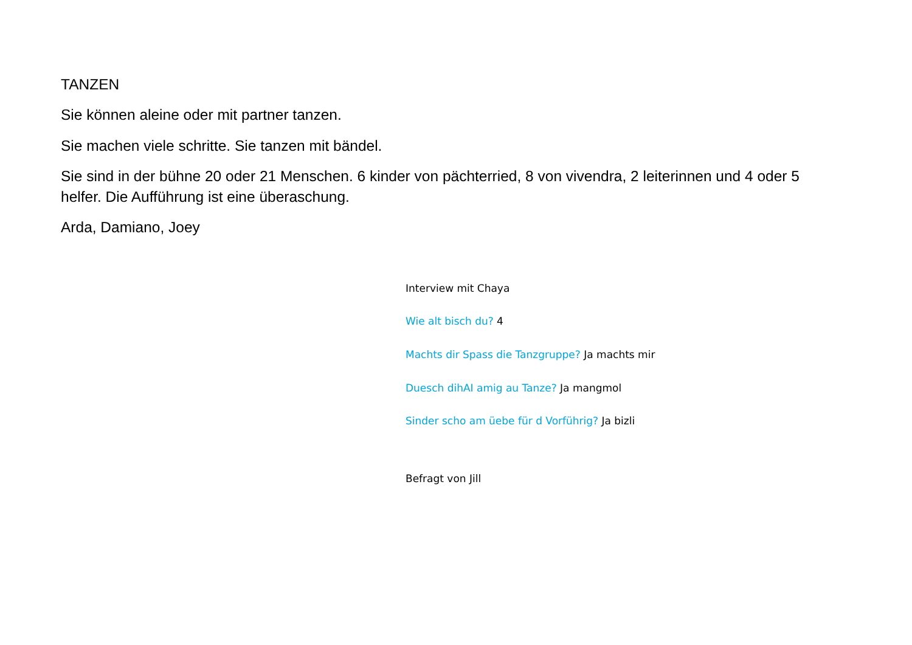TANZEN
Sie können aleine oder mit partner tanzen.
Sie machen viele schritte. Sie tanzen mit bändel.
Sie sind in der bühne 20 oder 21 Menschen. 6 kinder von pächterried, 8 von vivendra, 2 leiterinnen und 4 oder 5 helfer. Die Aufführung ist eine überaschung.
Arda, Damiano, Joey
Interview mit Chaya
Wie alt bisch du? 4
Machts dir Spass die Tanzgruppe? Ja machts mir
Duesch dihAI amig au Tanze? Ja mangmol
Sinder scho am üebe für d Vorführig? Ja bizli
Befragt von Jill